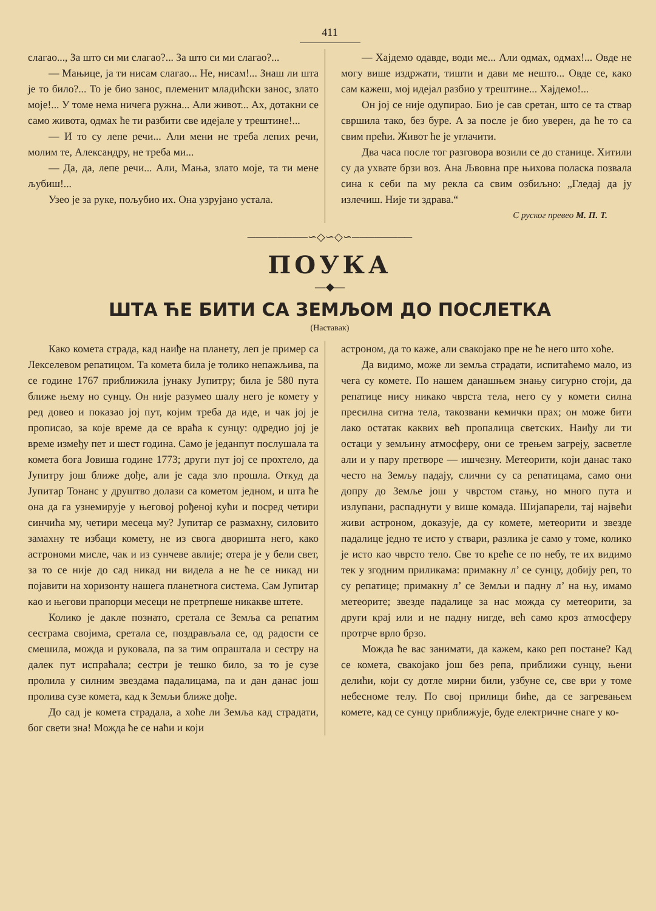411
слагао..., За што си ми слагао?... За што си ми слагао?...
— Мањице, ја ти нисам слагао... Не, нисам!... Знаш ли шта је то било?... То је био занос, племенит младићски занос, злато моје!... У томе нема ничега ружна... Али живот... Ах, дотакни се само живота, одмах ће ти разбити све идејале у трештине!...
— И то су лепе речи... Али мени не треба лепих речи, молим те, Александру, не треба ми...
— Да, да, лепе речи... Али, Мања, злато моје, та ти мене љубиш!...
Узео је за руке, пољубио их. Она узрујано устала.
— Хајдемо одавде, води ме... Али одмах, одмах!... Овде не могу више издржати, тишти и дави ме нешто... Овде се, како сам кажеш, мој идејал разбио у трештине... Хајдемо!...
Он јој се није одупирао. Био је сав сретан, што се та ствар свршила тако, без буре. А за после је био уверен, да ће то са свим прећи. Живот ће је углачити.
Два часа после тог разговора возили се до станице. Хитили су да ухвате брзи воз. Ана Љвовна пре њихова поласка позвала сина к себи па му рекла са свим озбиљно: „Гледај да ју излечиш. Није ти здрава.“
С руског превео М. П. Т.
────────∽◇∽◇∽────────
ПОУКА
—◆—
ШТА ЋЕ БИТИ СА ЗЕМЉОМ ДО ПОСЛЕТКА
(Наставак)
Како комета страда, кад наиђе на планету, леп је пример са Лекселевом репатицом. Та комета била је толико непажљива, па се године 1767 приближила јунаку Јупитру; била је 580 пута ближе њему но сунцу. Он није разумео шалу него је комету у ред довео и показао јој пут, којим треба да иде, и чак јој је прописао, за које време да се враћа к сунцу: одредио јој је време између пет и шест година. Само је једанпут послушала та комета бога Јовиша године 1773; други пут јој се прохтело, да Јупитру још ближе дође, али је сада зло прошла. Откуд да Јупитар Тонанс у друштво долази са кометом једном, и шта ће она да га узнемирује у његовој рођеној кући и посред четири синчића му, четири месеца му? Јупитар се размахну, силовито замахну те избаци комету, не из свога дворишта него, како астрономи мисле, чак и из сунчеве авлије; отера је у бели свет, за то се није до сад никад ни видела а не ће се никад ни појавити на хоризонту нашега планетнога система. Сам Јупитар као и његови прапорци месеци не претрпеше никакве штете.
Колико је дакле познато, сретала се Земља са репатим сестрама својима, сретала се, поздрављала се, од радости се смешила, можда и руковала, па за тим опраштала и сестру на далек пут испраћала; сестри је тешко било, за то је сузе пролила у силним звездама падалицама, па и дан данас још пролива сузе комета, кад к Земљи ближе дође.
До сад је комета страдала, а хоће ли Земља кад страдати, бог свети зна! Можда ће се наћи и који
астроном, да то каже, али свакојако пре не ће него што хоће.
Да видимо, може ли земља страдати, испитаћемо мало, из чега су комете. По нашем данашњем знању сигурно стоји, да репатице нису никако чврста тела, него су у комети силна пресилна ситна тела, такозвани кемички прах; он може бити лако остатак каквих већ пропалица светских. Наиђу ли ти остаци у земљину атмосферу, они се трењем загреју, засветле али и у пару претворе — ишчезну. Метеорити, који данас тако често на Земљу падају, слични су са репатицама, само они допру до Земље још у чврстом стању, но много пута и излупани, распаднути у више комада. Шијапарели, тај највећи живи астроном, доказује, да су комете, метеорити и звезде падалице једно те исто у ствари, разлика је само у томе, колико је исто као чврсто тело. Све то креће се по небу, те их видимо тек у згодним приликама: примакну л’ се сунцу, добију реп, то су репатице; примакну л’ се Земљи и падну л’ на њу, имамо метеорите; звезде падалице за нас можда су метеорити, за други крај или и не падну нигде, већ само кроз атмосферу протрче врло брзо.
Можда ће вас занимати, да кажем, како реп постане? Кад се комета, свакојако још без репа, приближи сунцу, њени делићи, који су дотле мирни били, узбуне се, све ври у томе небесноме телу. По свој прилици биће, да се загревањем комете, кад се сунцу приближује, буде електричне снаге у ко-